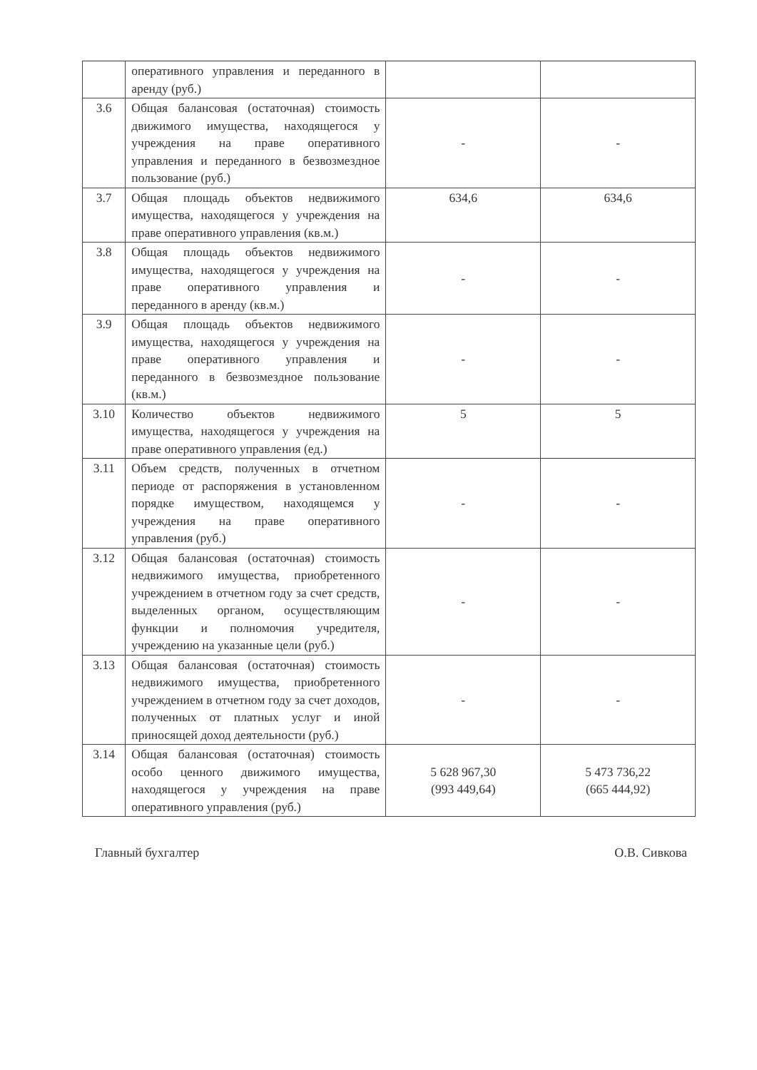| | оперативного управления и переданного в аренду (руб.) | | |
| 3.6 | Общая балансовая (остаточная) стоимость движимого имущества, находящегося у учреждения на праве оперативного управления и переданного в безвозмездное пользование (руб.) | - | - |
| 3.7 | Общая площадь объектов недвижимого имущества, находящегося у учреждения на праве оперативного управления (кв.м.) | 634,6 | 634,6 |
| 3.8 | Общая площадь объектов недвижимого имущества, находящегося у учреждения на праве оперативного управления и переданного в аренду (кв.м.) | - | - |
| 3.9 | Общая площадь объектов недвижимого имущества, находящегося у учреждения на праве оперативного управления и переданного в безвозмездное пользование (кв.м.) | - | - |
| 3.10 | Количество объектов недвижимого имущества, находящегося у учреждения на праве оперативного управления (ед.) | 5 | 5 |
| 3.11 | Объем средств, полученных в отчетном периоде от распоряжения в установленном порядке имуществом, находящемся у учреждения на праве оперативного управления (руб.) | - | - |
| 3.12 | Общая балансовая (остаточная) стоимость недвижимого имущества, приобретенного учреждением в отчетном году за счет средств, выделенных органом, осуществляющим функции и полномочия учредителя, учреждению на указанные цели (руб.) | - | - |
| 3.13 | Общая балансовая (остаточная) стоимость недвижимого имущества, приобретенного учреждением в отчетном году за счет доходов, полученных от платных услуг и иной приносящей доход деятельности (руб.) | - | - |
| 3.14 | Общая балансовая (остаточная) стоимость особо ценного движимого имущества, находящегося у учреждения на праве оперативного управления (руб.) | 5 628 967,30 (993 449,64) | 5 473 736,22 (665 444,92) |
Главный бухгалтер О.В. Сивкова